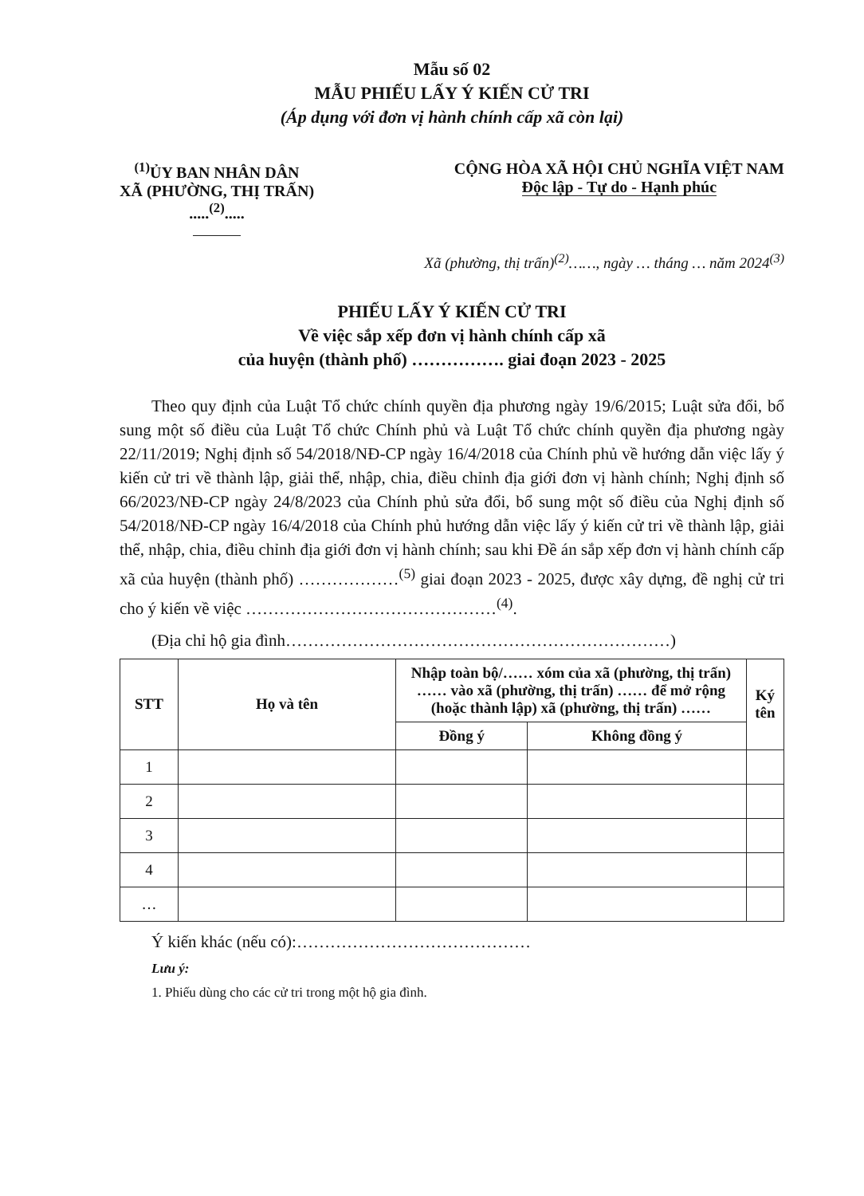Mẫu số 02
MẪU PHIẾU LẤY Ý KIẾN CỬ TRI
(Áp dụng với đơn vị hành chính cấp xã còn lại)
<sup>(1)</sup> ỦY BAN NHÂN DÂN
XÃ (PHƯỜNG, THỊ TRẤN)
.....<sup>(2)</sup>.....
CỘNG HÒA XÃ HỘI CHỦ NGHĨA VIỆT NAM
Độc lập - Tự do - Hạnh phúc
Xã (phường, thị trấn)<sup>(2)</sup>……, ngày … tháng … năm 2024<sup>(3)</sup>
PHIẾU LẤY Ý KIẾN CỬ TRI
Về việc sắp xếp đơn vị hành chính cấp xã
của huyện (thành phố) ……………. giai đoạn 2023 - 2025
Theo quy định của Luật Tổ chức chính quyền địa phương ngày 19/6/2015; Luật sửa đổi, bổ sung một số điều của Luật Tổ chức Chính phủ và Luật Tổ chức chính quyền địa phương ngày 22/11/2019; Nghị định số 54/2018/NĐ-CP ngày 16/4/2018 của Chính phủ về hướng dẫn việc lấy ý kiến cử tri về thành lập, giải thể, nhập, chia, điều chỉnh địa giới đơn vị hành chính; Nghị định số 66/2023/NĐ-CP ngày 24/8/2023 của Chính phủ sửa đổi, bổ sung một số điều của Nghị định số 54/2018/NĐ-CP ngày 16/4/2018 của Chính phủ hướng dẫn việc lấy ý kiến cử tri về thành lập, giải thể, nhập, chia, điều chỉnh địa giới đơn vị hành chính; sau khi Đề án sắp xếp đơn vị hành chính cấp xã của huyện (thành phố) ………………<sup>(5)</sup> giai đoạn 2023 - 2025, được xây dựng, đề nghị cử tri cho ý kiến về việc ………………………………………<sup>(4)</sup>.
(Địa chỉ hộ gia đình……………………………………………………………)
| STT | Họ và tên | Nhập toàn bộ/…… xóm của xã (phường, thị trấn) …… vào xã (phường, thị trấn) …… để mở rộng (hoặc thành lập) xã (phường, thị trấn) …… | | Ký tên |
| --- | --- | --- | --- | --- |
| | | Đồng ý | Không đồng ý | |
| 1 | | | | |
| 2 | | | | |
| 3 | | | | |
| 4 | | | | |
| … | | | | |
Ý kiến khác (nếu có):……………………………………
Lưu ý:
1. Phiếu dùng cho các cử tri trong một hộ gia đình.